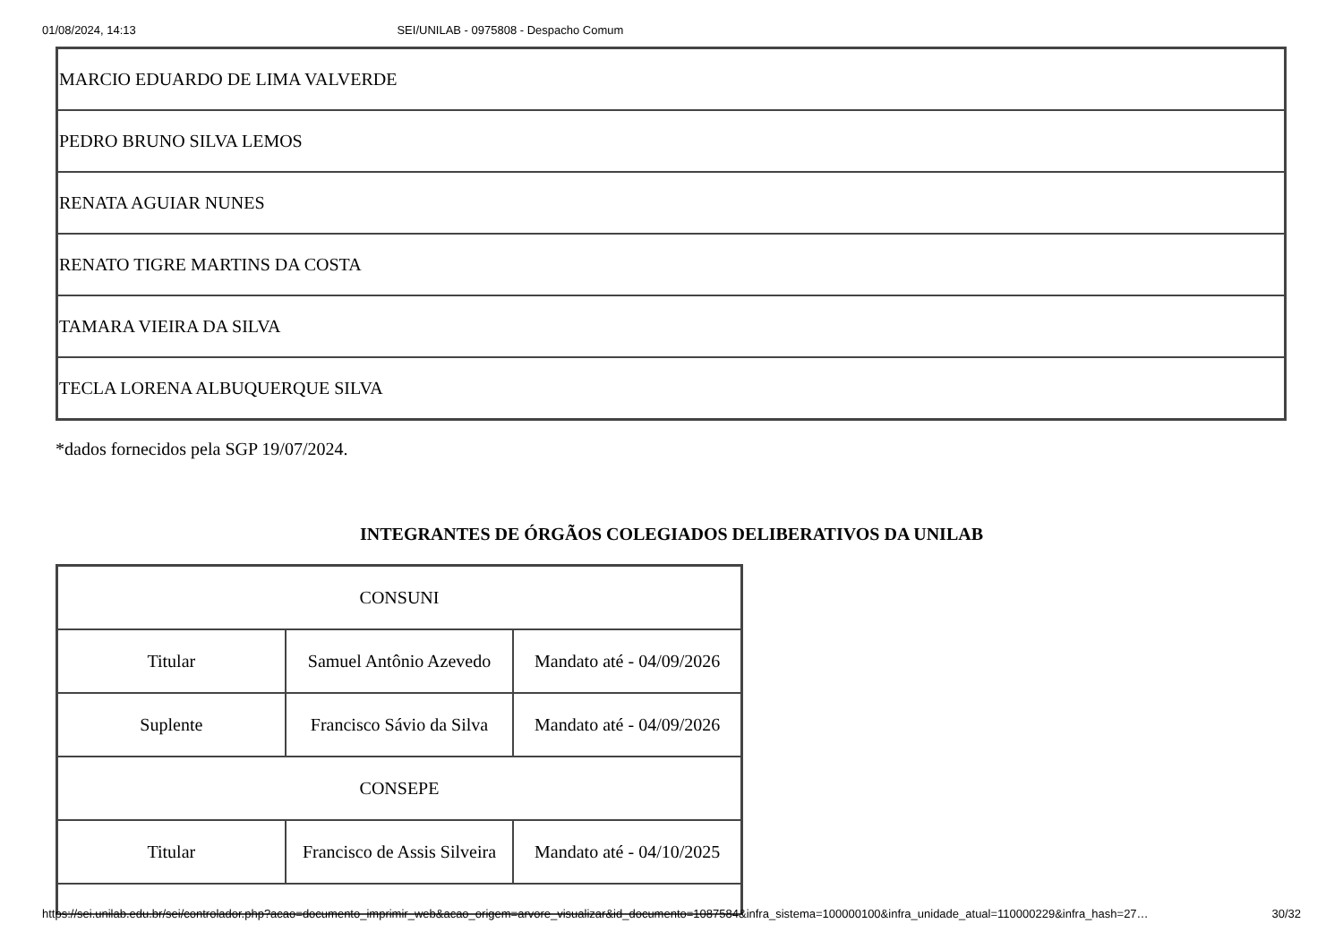01/08/2024, 14:13 SEI/UNILAB - 0975808 - Despacho Comum
| MARCIO EDUARDO DE LIMA VALVERDE |
| PEDRO BRUNO SILVA LEMOS |
| RENATA AGUIAR NUNES |
| RENATO TIGRE MARTINS DA COSTA |
| TAMARA VIEIRA DA SILVA |
| TECLA LORENA ALBUQUERQUE SILVA |
*dados fornecidos pela SGP 19/07/2024.
INTEGRANTES DE ÓRGÃOS COLEGIADOS DELIBERATIVOS DA UNILAB
| CONSUNI | | |
| Titular | Samuel Antônio Azevedo | Mandato até - 04/09/2026 |
| Suplente | Francisco Sávio da Silva | Mandato até - 04/09/2026 |
| CONSEPE | | |
| Titular | Francisco de Assis Silveira | Mandato até - 04/10/2025 |
https://sei.unilab.edu.br/sei/controlador.php?acao=documento_imprimir_web&acao_origem=arvore_visualizar&id_documento=1087584&infra_sistema=100000100&infra_unidade_atual=110000229&infra_hash=27… 30/32